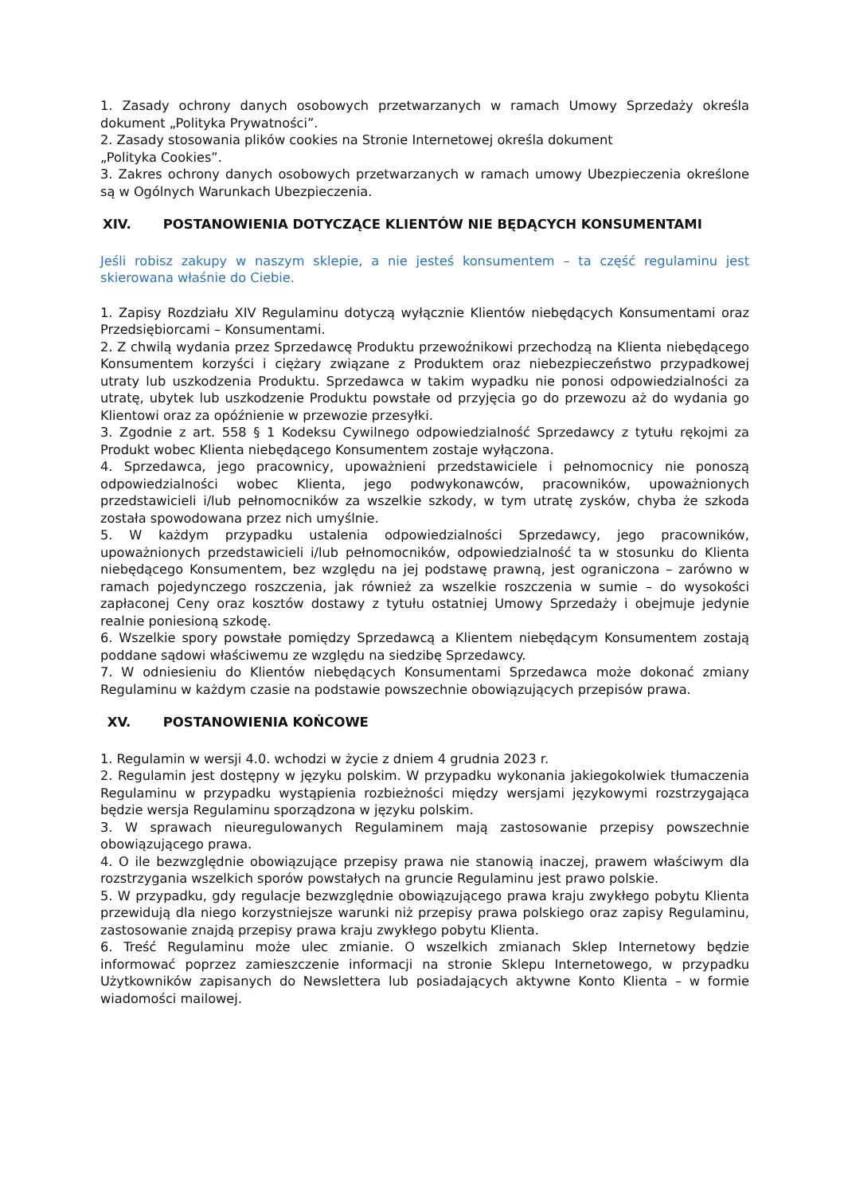1. Zasady ochrony danych osobowych przetwarzanych w ramach Umowy Sprzedaży określa dokument „Polityka Prywatności”.
2. Zasady stosowania plików cookies na Stronie Internetowej określa dokument
„Polityka Cookies”.
3. Zakres ochrony danych osobowych przetwarzanych w ramach umowy Ubezpieczenia określone są w Ogólnych Warunkach Ubezpieczenia.
XIV. POSTANOWIENIA DOTYCZĄCE KLIENTÓW NIE BĘDĄCYCH KONSUMENTAMI
Jeśli robisz zakupy w naszym sklepie, a nie jesteś konsumentem – ta część regulaminu jest skierowana właśnie do Ciebie.
1. Zapisy Rozdziału XIV Regulaminu dotyczą wyłącznie Klientów niebędących Konsumentami oraz Przedsiębiorcami – Konsumentami.
2. Z chwilą wydania przez Sprzedawcę Produktu przewoźnikowi przechodzą na Klienta niebędącego Konsumentem korzyści i ciężary związane z Produktem oraz niebezpieczeństwo przypadkowej utraty lub uszkodzenia Produktu. Sprzedawca w takim wypadku nie ponosi odpowiedzialności za utratę, ubytek lub uszkodzenie Produktu powstałe od przyjęcia go do przewozu aż do wydania go Klientowi oraz za opóźnienie w przewozie przesyłki.
3. Zgodnie z art. 558 § 1 Kodeksu Cywilnego odpowiedzialność Sprzedawcy z tytułu rękojmi za Produkt wobec Klienta niebędącego Konsumentem zostaje wyłączona.
4. Sprzedawca, jego pracownicy, upoważnieni przedstawiciele i pełnomocnicy nie ponoszą odpowiedzialności wobec Klienta, jego podwykonawców, pracowników, upoważnionych przedstawicieli i/lub pełnomocników za wszelkie szkody, w tym utratę zysków, chyba że szkoda została spowodowana przez nich umyślnie.
5. W każdym przypadku ustalenia odpowiedzialności Sprzedawcy, jego pracowników, upoważnionych przedstawicieli i/lub pełnomocników, odpowiedzialność ta w stosunku do Klienta niebędącego Konsumentem, bez względu na jej podstawę prawną, jest ograniczona – zarówno w ramach pojedynczego roszczenia, jak również za wszelkie roszczenia w sumie – do wysokości zapłaconej Ceny oraz kosztów dostawy z tytułu ostatniej Umowy Sprzedaży i obejmuje jedynie realnie poniesioną szkodę.
6. Wszelkie spory powstałe pomiędzy Sprzedawcą a Klientem niebędącym Konsumentem zostają poddane sądowi właściwemu ze względu na siedzibę Sprzedawcy.
7. W odniesieniu do Klientów niebędących Konsumentami Sprzedawca może dokonać zmiany Regulaminu w każdym czasie na podstawie powszechnie obowiązujących przepisów prawa.
XV. POSTANOWIENIA KOŃCOWE
1. Regulamin w wersji 4.0. wchodzi w życie z dniem 4 grudnia 2023 r.
2. Regulamin jest dostępny w języku polskim. W przypadku wykonania jakiegokolwiek tłumaczenia Regulaminu w przypadku wystąpienia rozbieżności między wersjami językowymi rozstrzygająca będzie wersja Regulaminu sporządzona w języku polskim.
3. W sprawach nieuregulowanych Regulaminem mają zastosowanie przepisy powszechnie obowiązującego prawa.
4. O ile bezwzględnie obowiązujące przepisy prawa nie stanowią inaczej, prawem właściwym dla rozstrzygania wszelkich sporów powstałych na gruncie Regulaminu jest prawo polskie.
5. W przypadku, gdy regulacje bezwzględnie obowiązującego prawa kraju zwykłego pobytu Klienta przewidują dla niego korzystniejsze warunki niż przepisy prawa polskiego oraz zapisy Regulaminu, zastosowanie znajdą przepisy prawa kraju zwykłego pobytu Klienta.
6. Treść Regulaminu może ulec zmianie. O wszelkich zmianach Sklep Internetowy będzie informować poprzez zamieszczenie informacji na stronie Sklepu Internetowego, w przypadku Użytkowników zapisanych do Newslettera lub posiadających aktywne Konto Klienta – w formie wiadomości mailowej.